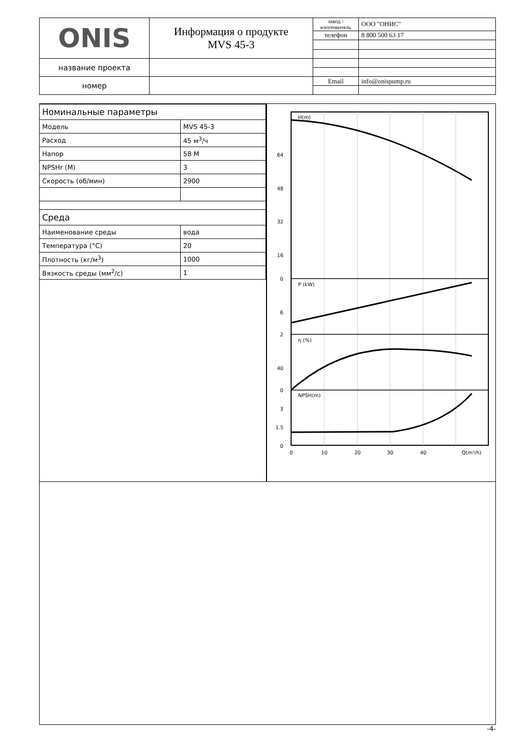| ONIS | Информация о продукте MVS 45-3 | завод - изготовитель | ООО "ОНИС" |
| | | телефон | 8 800 500 63 17 |
| название проекта | | | |
| номер | | Email | info@onispump.ru |
| Номинальные параметры | |
| Модель | MVS 45-3 |
| Расход | 45 м<sup>3</sup>/ч |
| Напор | 58 М |
| NPSHr (М) | 3 |
| Скорость (об/мин) | 2900 |
| Среда | |
| Наименование среды | вода |
| Температура (°C) | 20 |
| Плотность (кг/м<sup>3</sup>) | 1000 |
| Вязкость среды (мм<sup>2</sup>/с) | 1 |
H(m)
P (kW)
η (%)
NPSH(m)
64
48
32
16
0
6
2
40
0
3
1.5
0
0
10
20
30
40
Q(m³/h)
-4-